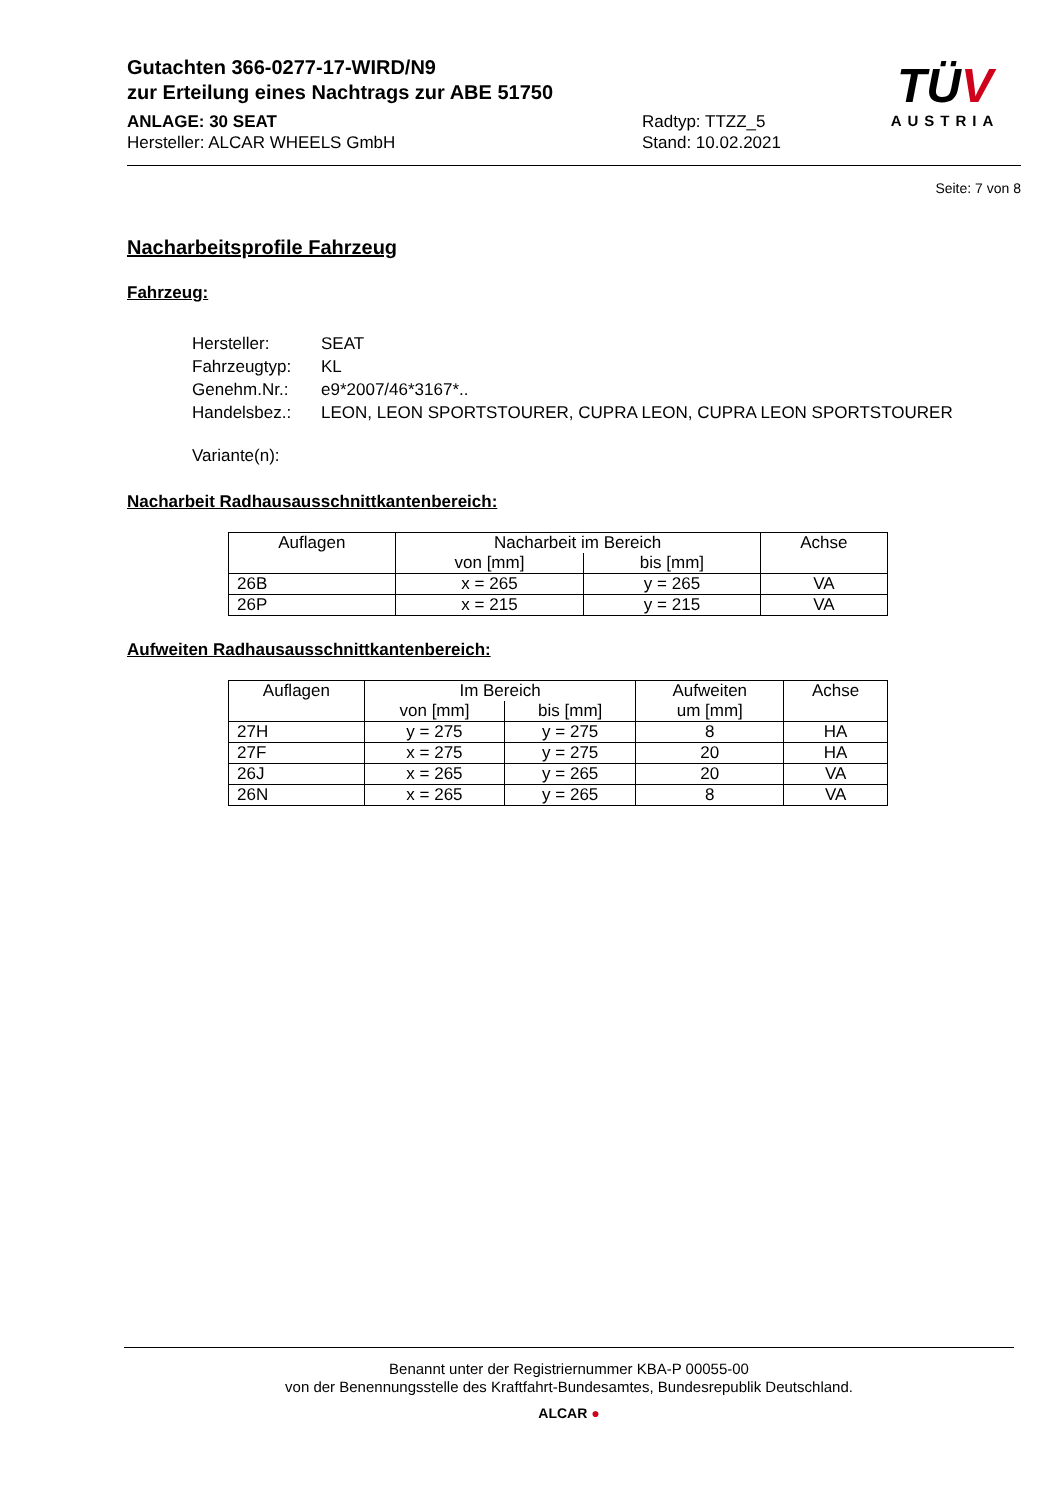TÜV
AUSTRIA
Gutachten 366-0277-17-WIRD/N9
zur Erteilung eines Nachtrags zur ABE 51750
ANLAGE: 30 SEAT
Hersteller: ALCAR WHEELS GmbH
Radtyp: TTZZ_5
Stand: 10.02.2021
Seite: 7 von 8
Nacharbeitsprofile Fahrzeug
Fahrzeug:
| Hersteller: | SEAT |
| Fahrzeugtyp: | KL |
| Genehm.Nr.: | e9*2007/46*3167*.. |
| Handelsbez.: | LEON, LEON SPORTSTOURER, CUPRA LEON, CUPRA LEON SPORTSTOURER |
| Variante(n): | |
Nacharbeit Radhausausschnittkantenbereich:
| Auflagen | Nacharbeit im Bereich | | Achse |
| --- | --- | --- | --- |
| | von [mm] | bis [mm] | |
| 26B | x = 265 | y = 265 | VA |
| 26P | x = 215 | y = 215 | VA |
Aufweiten Radhausausschnittkantenbereich:
| Auflagen | Im Bereich | | Aufweiten um [mm] | Achse |
| --- | --- | --- | --- | --- |
| | von [mm] | bis [mm] | | |
| 27H | y = 275 | y = 275 | 8 | HA |
| 27F | x = 275 | y = 275 | 20 | HA |
| 26J | x = 265 | y = 265 | 20 | VA |
| 26N | x = 265 | y = 265 | 8 | VA |
Benannt unter der Registriernummer KBA-P 00055-00
von der Benennungsstelle des Kraftfahrt-Bundesamtes, Bundesrepublik Deutschland.
ALCAR ●